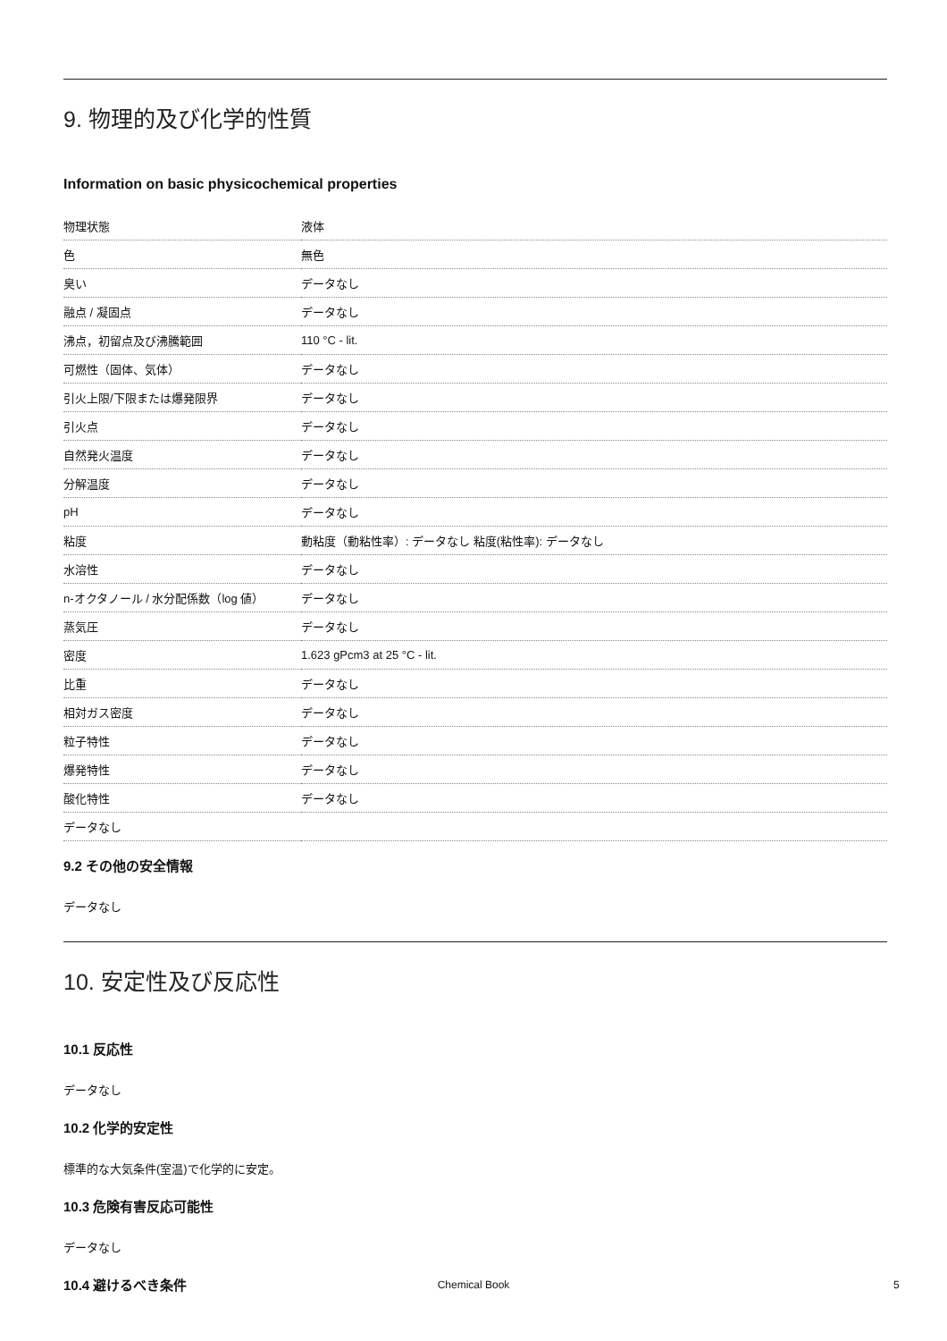9. 物理的及び化学的性質
Information on basic physicochemical properties
| 物理状態 | 液体 |
| 色 | 無色 |
| 臭い | データなし |
| 融点 / 凝固点 | データなし |
| 沸点，初留点及び沸騰範囲 | 110 °C - lit. |
| 可燃性（固体、気体） | データなし |
| 引火上限/下限または爆発限界 | データなし |
| 引火点 | データなし |
| 自然発火温度 | データなし |
| 分解温度 | データなし |
| pH | データなし |
| 粘度 | 動粘度（動粘性率）: データなし 粘度(粘性率): データなし |
| 水溶性 | データなし |
| n-オクタノール / 水分配係数（log 値） | データなし |
| 蒸気圧 | データなし |
| 密度 | 1.623 gPcm3 at 25 °C - lit. |
| 比重 | データなし |
| 相対ガス密度 | データなし |
| 粒子特性 | データなし |
| 爆発特性 | データなし |
| 酸化特性 | データなし |
| データなし | |
9.2 その他の安全情報
データなし
10. 安定性及び反応性
10.1 反応性
データなし
10.2 化学的安定性
標準的な大気条件(室温)で化学的に安定。
10.3 危険有害反応可能性
データなし
10.4 避けるべき条件
Chemical Book 5